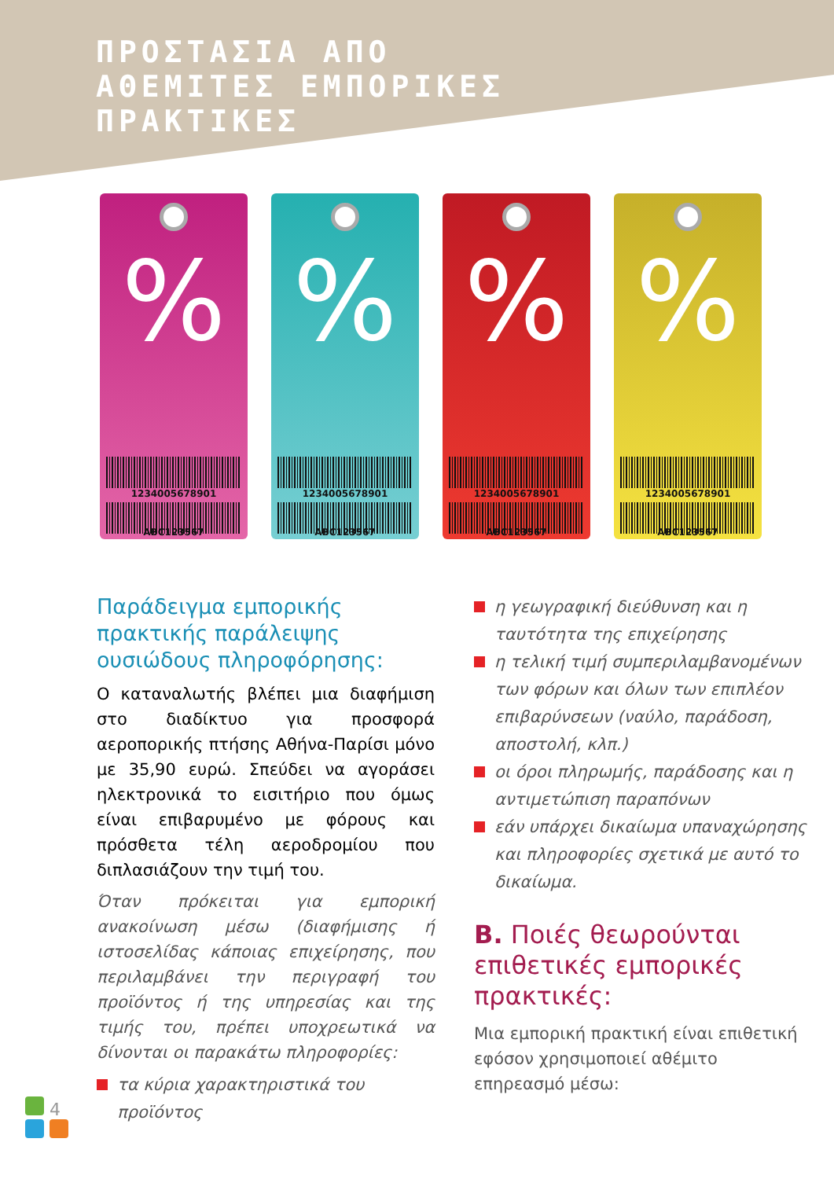ΠΡΟΣΤΑΣΙΑ ΑΠΟ
ΑΘΕΜΙΤΕΣ ΕΜΠΟΡΙΚΕΣ
ΠΡΑΚΤΙΚΕΣ
%
1234005678901
ABC123567
%
1234005678901
ABC123567
%
1234005678901
ABC123567
%
1234005678901
ABC123567
Παράδειγμα εμπορικής πρακτικής παράλειψης ουσιώδους πληροφόρησης:
Ο καταναλωτής βλέπει μια διαφήμιση στο διαδίκτυο για προσφορά αεροπορικής πτήσης Αθήνα-Παρίσι μόνο με 35,90 ευρώ. Σπεύδει να αγοράσει ηλεκτρονικά το εισιτήριο που όμως είναι επιβαρυμένο με φόρους και πρόσθετα τέλη αεροδρομίου που διπλασιάζουν την τιμή του.
Όταν πρόκειται για εμπορική ανακοίνωση μέσω (διαφήμισης ή ιστοσελίδας κάποιας επιχείρησης, που περιλαμβάνει την περιγραφή του προϊόντος ή της υπηρεσίας και της τιμής του, πρέπει υποχρεωτικά να δίνονται οι παρακάτω πληροφορίες:
τα κύρια χαρακτηριστικά του προϊόντος
η γεωγραφική διεύθυνση και η ταυτότητα της επιχείρησης
η τελική τιμή συμπεριλαμβανομένων των φόρων και όλων των επιπλέον επιβαρύνσεων (ναύλο, παράδοση, αποστολή, κλπ.)
οι όροι πληρωμής, παράδοσης και η αντιμετώπιση παραπόνων
εάν υπάρχει δικαίωμα υπαναχώρησης και πληροφορίες σχετικά με αυτό το δικαίωμα.
Β. Ποιές θεωρούνται επιθετικές εμπορικές πρακτικές:
Μια εμπορική πρακτική είναι επιθετική εφόσον χρησιμοποιεί αθέμιτο επηρεασμό μέσω:
4